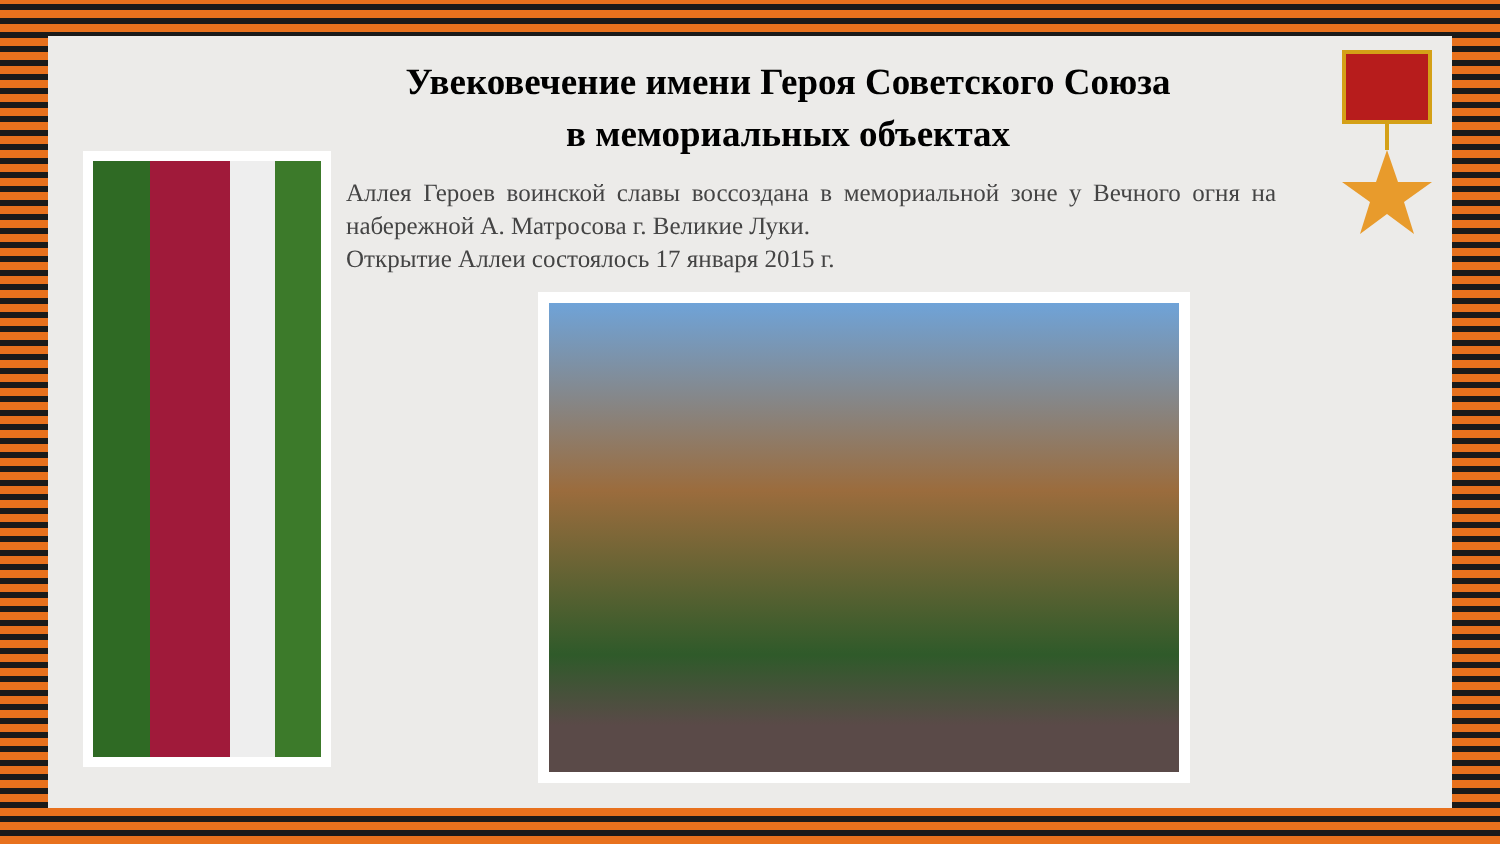Увековечение имени Героя Советского Союза
в мемориальных объектах
Аллея Героев воинской славы воссоздана в мемориальной зоне у Вечного огня на набережной А. Матросова г. Великие Луки.
Открытие Аллеи состоялось 17 января 2015 г.